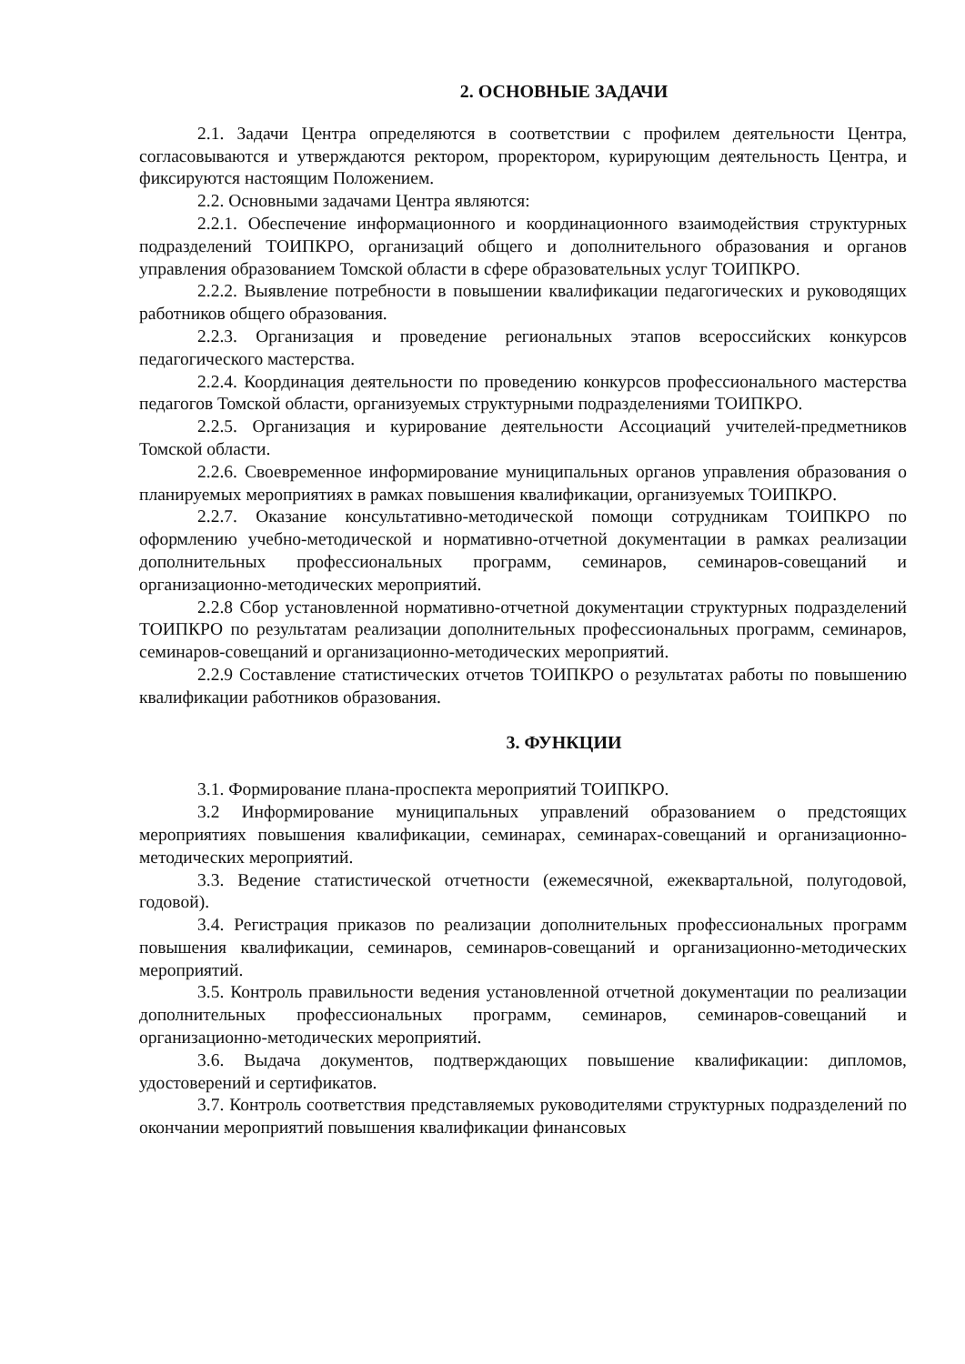2. ОСНОВНЫЕ ЗАДАЧИ
2.1. Задачи Центра определяются в соответствии с профилем деятельности Центра, согласовываются и утверждаются ректором, проректором, курирующим деятельность Центра, и фиксируются настоящим Положением.
2.2. Основными задачами Центра являются:
2.2.1. Обеспечение информационного и координационного взаимодействия структурных подразделений ТОИПКРО, организаций общего и дополнительного образования и органов управления образованием Томской области в сфере образовательных услуг ТОИПКРО.
2.2.2. Выявление потребности в повышении квалификации педагогических и руководящих работников общего образования.
2.2.3. Организация и проведение региональных этапов всероссийских конкурсов педагогического мастерства.
2.2.4. Координация деятельности по проведению конкурсов профессионального мастерства педагогов Томской области, организуемых структурными подразделениями ТОИПКРО.
2.2.5. Организация и курирование деятельности Ассоциаций учителей-предметников Томской области.
2.2.6. Своевременное информирование муниципальных органов управления образования о планируемых мероприятиях в рамках повышения квалификации, организуемых ТОИПКРО.
2.2.7. Оказание консультативно-методической помощи сотрудникам ТОИПКРО по оформлению учебно-методической и нормативно-отчетной документации в рамках реализации дополнительных профессиональных программ, семинаров, семинаров-совещаний и организационно-методических мероприятий.
2.2.8 Сбор установленной нормативно-отчетной документации структурных подразделений ТОИПКРО по результатам реализации дополнительных профессиональных программ, семинаров, семинаров-совещаний и организационно-методических мероприятий.
2.2.9 Составление статистических отчетов ТОИПКРО о результатах работы по повышению квалификации работников образования.
3. ФУНКЦИИ
3.1. Формирование плана-проспекта мероприятий ТОИПКРО.
3.2 Информирование муниципальных управлений образованием о предстоящих мероприятиях повышения квалификации, семинарах, семинарах-совещаний и организационно-методических мероприятий.
3.3. Ведение статистической отчетности (ежемесячной, ежеквартальной, полугодовой, годовой).
3.4. Регистрация приказов по реализации дополнительных профессиональных программ повышения квалификации, семинаров, семинаров-совещаний и организационно-методических мероприятий.
3.5. Контроль правильности ведения установленной отчетной документации по реализации дополнительных профессиональных программ, семинаров, семинаров-совещаний и организационно-методических мероприятий.
3.6. Выдача документов, подтверждающих повышение квалификации: дипломов, удостоверений и сертификатов.
3.7. Контроль соответствия представляемых руководителями структурных подразделений по окончании мероприятий повышения квалификации финансовых